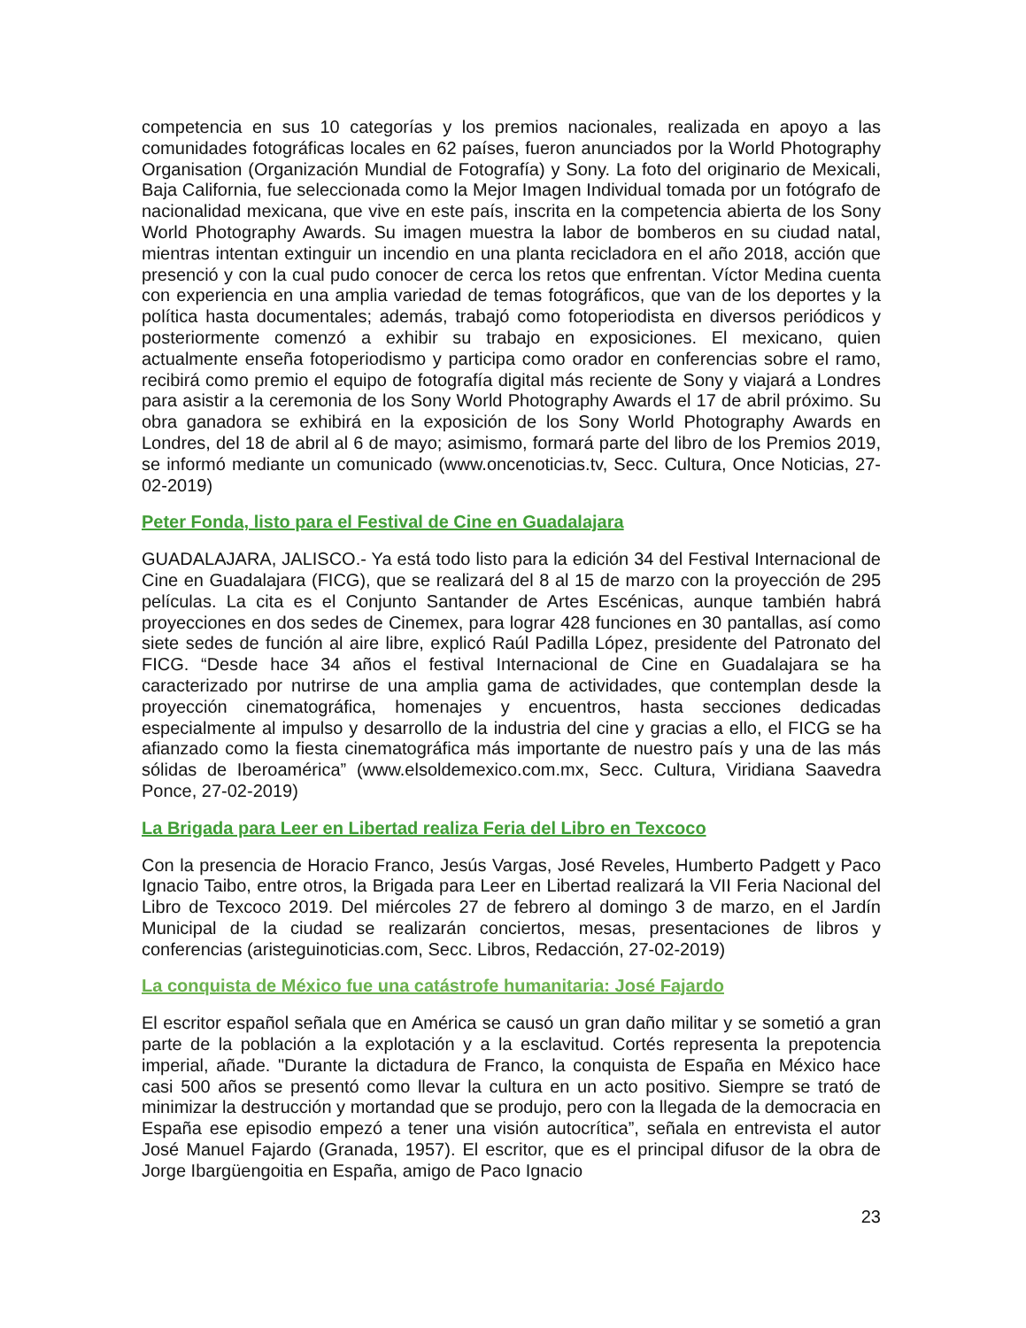competencia en sus 10 categorías y los premios nacionales, realizada en apoyo a las comunidades fotográficas locales en 62 países, fueron anunciados por la World Photography Organisation (Organización Mundial de Fotografía) y Sony. La foto del originario de Mexicali, Baja California, fue seleccionada como la Mejor Imagen Individual tomada por un fotógrafo de nacionalidad mexicana, que vive en este país, inscrita en la competencia abierta de los Sony World Photography Awards. Su imagen muestra la labor de bomberos en su ciudad natal, mientras intentan extinguir un incendio en una planta recicladora en el año 2018, acción que presenció y con la cual pudo conocer de cerca los retos que enfrentan. Víctor Medina cuenta con experiencia en una amplia variedad de temas fotográficos, que van de los deportes y la política hasta documentales; además, trabajó como fotoperiodista en diversos periódicos y posteriormente comenzó a exhibir su trabajo en exposiciones. El mexicano, quien actualmente enseña fotoperiodismo y participa como orador en conferencias sobre el ramo, recibirá como premio el equipo de fotografía digital más reciente de Sony y viajará a Londres para asistir a la ceremonia de los Sony World Photography Awards el 17 de abril próximo. Su obra ganadora se exhibirá en la exposición de los Sony World Photography Awards en Londres, del 18 de abril al 6 de mayo; asimismo, formará parte del libro de los Premios 2019, se informó mediante un comunicado (www.oncenoticias.tv, Secc. Cultura, Once Noticias, 27-02-2019)
Peter Fonda, listo para el Festival de Cine en Guadalajara
GUADALAJARA, JALISCO.- Ya está todo listo para la edición 34 del Festival Internacional de Cine en Guadalajara (FICG), que se realizará del 8 al 15 de marzo con la proyección de 295 películas. La cita es el Conjunto Santander de Artes Escénicas, aunque también habrá proyecciones en dos sedes de Cinemex, para lograr 428 funciones en 30 pantallas, así como siete sedes de función al aire libre, explicó Raúl Padilla López, presidente del Patronato del FICG. “Desde hace 34 años el festival Internacional de Cine en Guadalajara se ha caracterizado por nutrirse de una amplia gama de actividades, que contemplan desde la proyección cinematográfica, homenajes y encuentros, hasta secciones dedicadas especialmente al impulso y desarrollo de la industria del cine y gracias a ello, el FICG se ha afianzado como la fiesta cinematográfica más importante de nuestro país y una de las más sólidas de Iberoamérica” (www.elsoldemexico.com.mx, Secc. Cultura, Viridiana Saavedra Ponce, 27-02-2019)
La Brigada para Leer en Libertad realiza Feria del Libro en Texcoco
Con la presencia de Horacio Franco, Jesús Vargas, José Reveles, Humberto Padgett y Paco Ignacio Taibo, entre otros, la Brigada para Leer en Libertad realizará la VII Feria Nacional del Libro de Texcoco 2019. Del miércoles 27 de febrero al domingo 3 de marzo, en el Jardín Municipal de la ciudad se realizarán conciertos, mesas, presentaciones de libros y conferencias (aristeguinoticias.com, Secc. Libros, Redacción, 27-02-2019)
La conquista de México fue una catástrofe humanitaria: José Fajardo
El escritor español señala que en América se causó un gran daño militar y se sometió a gran parte de la población a la explotación y a la esclavitud. Cortés representa la prepotencia imperial, añade. "Durante la dictadura de Franco, la conquista de España en México hace casi 500 años se presentó como llevar la cultura en un acto positivo. Siempre se trató de minimizar la destrucción y mortandad que se produjo, pero con la llegada de la democracia en España ese episodio empezó a tener una visión autocrítica”, señala en entrevista el autor José Manuel Fajardo (Granada, 1957). El escritor, que es el principal difusor de la obra de Jorge Ibargüengoitia en España, amigo de Paco Ignacio
23